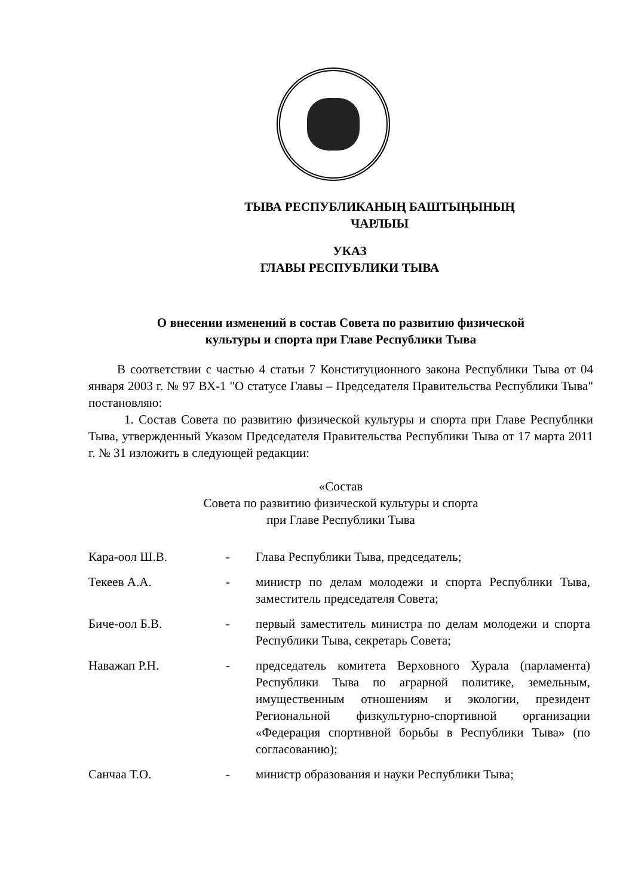ТЫВА РЕСПУБЛИКАНЫҢ БАШТЫҢЫНЫҢ
ЧАРЛЫЫ
УКАЗ
ГЛАВЫ РЕСПУБЛИКИ ТЫВА
О внесении изменений в состав Совета по развитию физической
культуры и спорта при Главе Республики Тыва
В соответствии с частью 4 статьи 7 Конституционного закона Республики Тыва от 04 января 2003 г. № 97 ВХ-1 "О статусе Главы – Председателя Правительства Республики Тыва" постановляю:
1. Состав Совета по развитию физической культуры и спорта при Главе Республики Тыва, утвержденный Указом Председателя Правительства Республики Тыва от 17 марта 2011 г. № 31 изложить в следующей редакции:
«Состав
Совета по развитию физической культуры и спорта
при Главе Республики Тыва
Кара-оол Ш.В. - Глава Республики Тыва, председатель;
Текеев А.А. - министр по делам молодежи и спорта Республики Тыва, заместитель председателя Совета;
Биче-оол Б.В. - первый заместитель министра по делам молодежи и спорта Республики Тыва, секретарь Совета;
Наважап Р.Н. - председатель комитета Верховного Хурала (парламента) Республики Тыва по аграрной политике, земельным, имущественным отношениям и экологии, президент Региональной физкультурно-спортивной организации «Федерация спортивной борьбы в Республики Тыва» (по согласованию);
Санчаа Т.О. - министр образования и науки Республики Тыва;